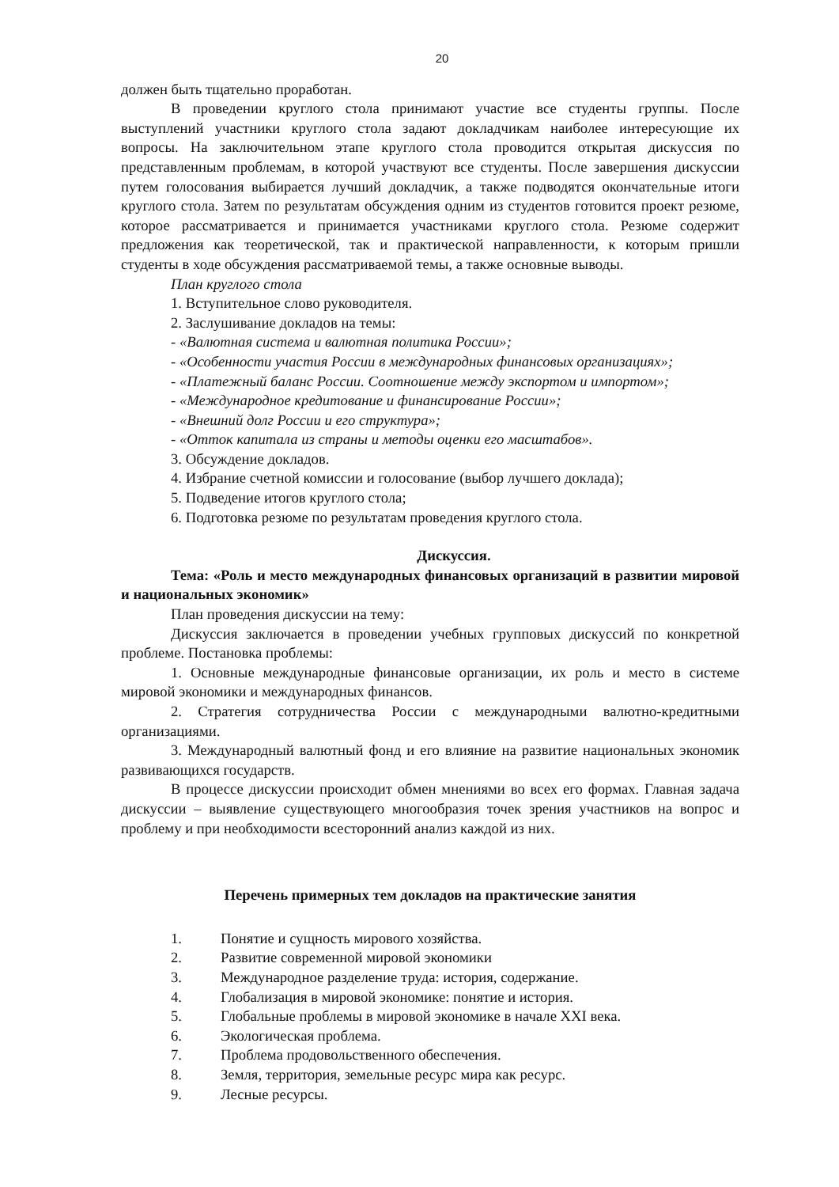20
должен быть тщательно проработан.
В проведении круглого стола принимают участие все студенты группы. После выступлений участники круглого стола задают докладчикам наиболее интересующие их вопросы. На заключительном этапе круглого стола проводится открытая дискуссия по представленным проблемам, в которой участвуют все студенты. После завершения дискуссии путем голосования выбирается лучший докладчик, а также подводятся окончательные итоги круглого стола. Затем по результатам обсуждения одним из студентов готовится проект резюме, которое рассматривается и принимается участниками круглого стола. Резюме содержит предложения как теоретической, так и практической направленности, к которым пришли студенты в ходе обсуждения рассматриваемой темы, а также основные выводы.
План круглого стола
1. Вступительное слово руководителя.
2. Заслушивание докладов на темы:
- «Валютная система и валютная политика России»;
- «Особенности участия России в международных финансовых организациях»;
- «Платежный баланс России. Соотношение между экспортом и импортом»;
- «Международное кредитование и финансирование России»;
- «Внешний долг России и его структура»;
- «Отток капитала из страны и методы оценки его масштабов».
3. Обсуждение докладов.
4. Избрание счетной комиссии и голосование (выбор лучшего доклада);
5. Подведение итогов круглого стола;
6. Подготовка резюме по результатам проведения круглого стола.
Дискуссия.
Тема: «Роль и место международных финансовых организаций в развитии мировой и национальных экономик»
План проведения дискуссии на тему:
Дискуссия заключается в проведении учебных групповых дискуссий по конкретной проблеме. Постановка проблемы:
1. Основные международные финансовые организации, их роль и место в системе мировой экономики и международных финансов.
2. Стратегия сотрудничества России с международными валютно-кредитными организациями.
3. Международный валютный фонд и его влияние на развитие национальных экономик развивающихся государств.
В процессе дискуссии происходит обмен мнениями во всех его формах. Главная задача дискуссии – выявление существующего многообразия точек зрения участников на вопрос и проблему и при необходимости всесторонний анализ каждой из них.
Перечень примерных тем докладов на практические занятия
1. Понятие и сущность мирового хозяйства.
2. Развитие современной мировой экономики
3. Международное разделение труда: история, содержание.
4. Глобализация в мировой экономике: понятие и история.
5. Глобальные проблемы в мировой экономике в начале XXI века.
6. Экологическая проблема.
7. Проблема продовольственного обеспечения.
8. Земля, территория, земельные ресурс мира как ресурс.
9. Лесные ресурсы.